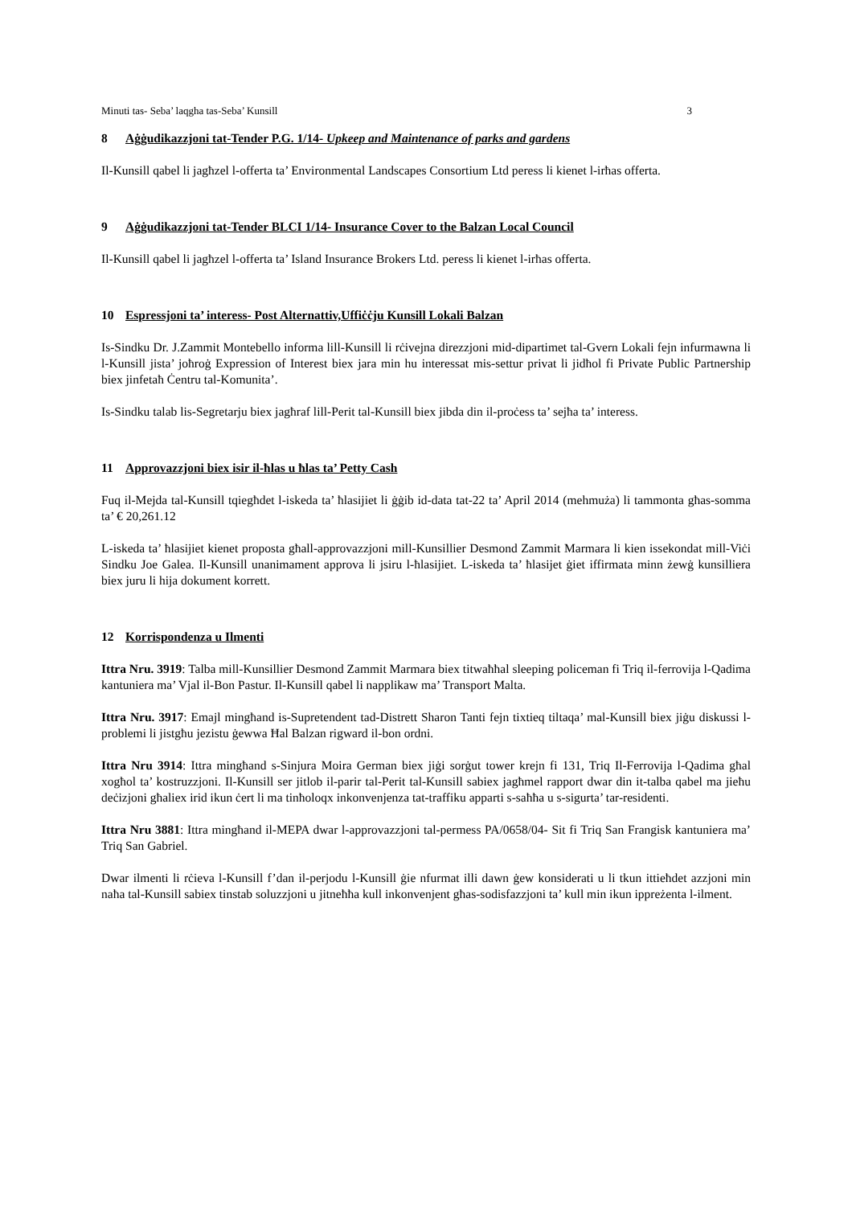Minuti tas- Seba’ laqgha tas-Seba’ Kunsill 3
8 Aġġudikazzjoni tat-Tender P.G. 1/14- Upkeep and Maintenance of parks and gardens
Il-Kunsill qabel li jagħzel l-offerta ta’ Environmental Landscapes Consortium Ltd peress li kienet l-irħas offerta.
9 Aġġudikazzjoni tat-Tender BLCI 1/14- Insurance Cover to the Balzan Local Council
Il-Kunsill qabel li jagħzel l-offerta ta’ Island Insurance Brokers Ltd. peress li kienet l-irħas offerta.
10 Espressjoni ta’ interess- Post Alternattiv,Uffiċċju Kunsill Lokali Balzan
Is-Sindku Dr. J.Zammit Montebello informa lill-Kunsill li rċivejna direzzjoni mid-dipartimet tal-Gvern Lokali fejn infurmawna li l-Kunsill jista’ joħroġ Expression of Interest biex jara min hu interessat mis-settur privat li jidħol fi Private Public Partnership biex jinfetaħ Ċentru tal-Komunita’.
Is-Sindku talab lis-Segretarju biex jagħraf lill-Perit tal-Kunsill biex jibda din il-proċess ta’ sejħa ta’ interess.
11 Approvazzjoni biex isir il-ħlas u ħlas ta’ Petty Cash
Fuq il-Mejda tal-Kunsill tqiegħdet l-iskeda ta’ ħlasijiet li ġġib id-data tat-22 ta’ April 2014 (mehmuża) li tammonta għas-somma ta’ € 20,261.12
L-iskeda ta’ ħlasijiet kienet proposta għall-approvazzjoni mill-Kunsillier Desmond Zammit Marmara li kien issekondat mill-Viċi Sindku Joe Galea. Il-Kunsill unanimament approva li jsiru l-ħlasijiet. L-iskeda ta’ ħlasijet ġiet iffirmata minn żewġ kunsilliera biex juru li hija dokument korrett.
12 Korrispondenza u Ilmenti
Ittra Nru. 3919: Talba mill-Kunsillier Desmond Zammit Marmara biex titwaħħal sleeping policeman fi Triq il-ferrovija l-Qadima kantuniera ma’ Vjal il-Bon Pastur. Il-Kunsill qabel li napplikaw ma’ Transport Malta.
Ittra Nru. 3917: Emajl mingħand is-Supretendent tad-Distrett Sharon Tanti fejn tixtieq tiltaqa’ mal-Kunsill biex jiġu diskussi l-problemi li jistgħu jezistu ġewwa Ħal Balzan rigward il-bon ordni.
Ittra Nru 3914: Ittra mingħand s-Sinjura Moira German biex jiġi sorġut tower krejn fi 131, Triq Il-Ferrovija l-Qadima għal xogħol ta’ kostruzzjoni. Il-Kunsill ser jitlob il-parir tal-Perit tal-Kunsill sabiex jagħmel rapport dwar din it-talba qabel ma jieħu deċizjoni għaliex irid ikun ċert li ma tinħoloqx inkonvenjenza tat-traffiku apparti s-saħħa u s-sigurta’ tar-residenti.
Ittra Nru 3881: Ittra mingħand il-MEPA dwar l-approvazzjoni tal-permess PA/0658/04- Sit fi Triq San Frangisk kantuniera ma’ Triq San Gabriel.
Dwar ilmenti li rċieva l-Kunsill f’dan il-perjodu l-Kunsill ġie nfurmat illi dawn ġew konsiderati u li tkun ittieħdet azzjoni min naħa tal-Kunsill sabiex tinstab soluzzjoni u jitneħħa kull inkonvenjent għas-sodisfazzjoni ta’ kull min ikun ippreżenta l-ilment.